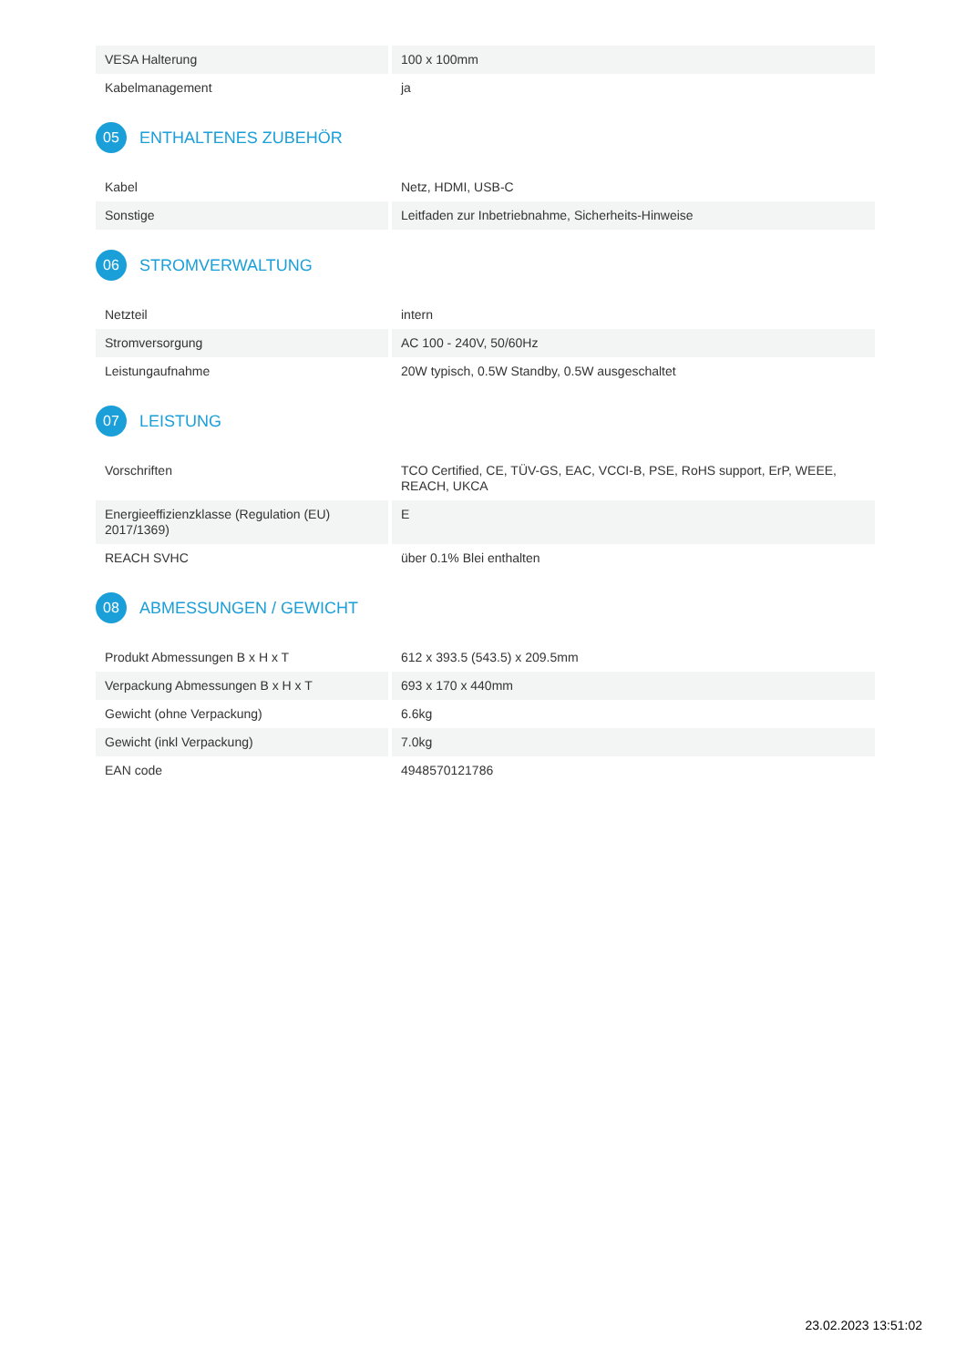| VESA Halterung | 100 x 100mm |
| Kabelmanagement | ja |
05 ENTHALTENES ZUBEHÖR
| Kabel | Netz, HDMI, USB-C |
| Sonstige | Leitfaden zur Inbetriebnahme, Sicherheits-Hinweise |
06 STROMVERWALTUNG
| Netzteil | intern |
| Stromversorgung | AC 100 - 240V, 50/60Hz |
| Leistungaufnahme | 20W typisch, 0.5W Standby, 0.5W ausgeschaltet |
07 LEISTUNG
| Vorschriften | TCO Certified, CE, TÜV-GS, EAC, VCCI-B, PSE, RoHS support, ErP, WEEE, REACH, UKCA |
| Energieeffizienzklasse (Regulation (EU) 2017/1369) | E |
| REACH SVHC | über 0.1% Blei enthalten |
08 ABMESSUNGEN / GEWICHT
| Produkt Abmessungen B x H x T | 612 x 393.5 (543.5) x 209.5mm |
| Verpackung Abmessungen B x H x T | 693 x 170 x 440mm |
| Gewicht (ohne Verpackung) | 6.6kg |
| Gewicht (inkl Verpackung) | 7.0kg |
| EAN code | 4948570121786 |
23.02.2023 13:51:02